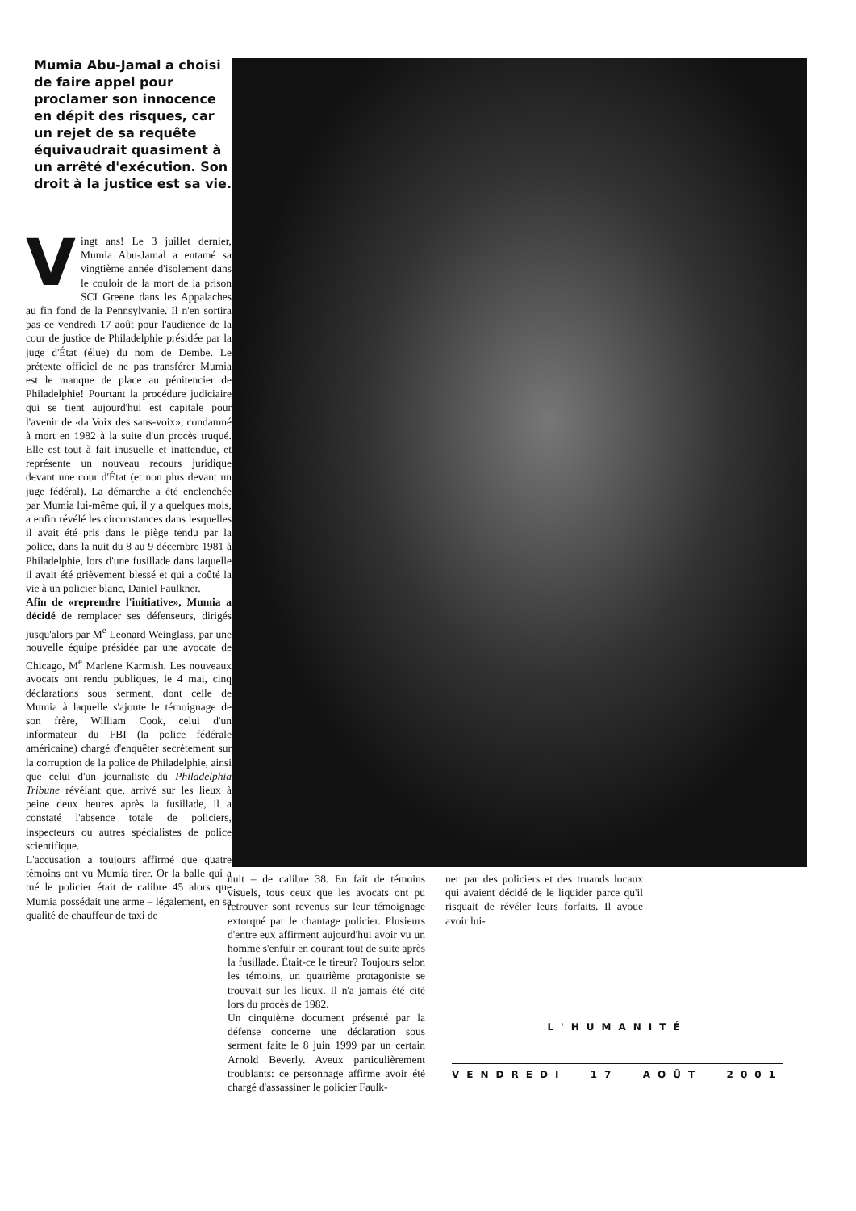Mumia Abu-Jamal a choisi de faire appel pour proclamer son innocence en dépit des risques, car un rejet de sa requête équivaudrait quasiment à un arrêté d'exécution. Son droit à la justice est sa vie.
Vingt ans! Le 3 juillet dernier, Mumia Abu-Jamal a entamé sa vingtième année d'isolement dans le couloir de la mort de la prison SCI Greene dans les Appalaches au fin fond de la Pennsylvanie. Il n'en sortira pas ce vendredi 17 août pour l'audience de la cour de justice de Philadelphie présidée par la juge d'État (élue) du nom de Dembe. Le prétexte officiel de ne pas transférer Mumia est le manque de place au pénitencier de Philadelphie! Pourtant la procédure judiciaire qui se tient aujourd'hui est capitale pour l'avenir de «la Voix des sans-voix», condamné à mort en 1982 à la suite d'un procès truqué. Elle est tout à fait inusuelle et inattendue, et représente un nouveau recours juridique devant une cour d'État (et non plus devant un juge fédéral). La démarche a été enclenchée par Mumia lui-même qui, il y a quelques mois, a enfin révélé les circonstances dans lesquelles il avait été pris dans le piège tendu par la police, dans la nuit du 8 au 9 décembre 1981 à Philadelphie, lors d'une fusillade dans laquelle il avait été grièvement blessé et qui a coûté la vie à un policier blanc, Daniel Faulkner.
Afin de «reprendre l'initiative», Mumia a décidé de remplacer ses défenseurs, dirigés jusqu'alors par M<sup>e</sup> Leonard Weinglass, par une nouvelle équipe présidée par une avocate de Chicago, M<sup>e</sup> Marlene Karmish. Les nouveaux avocats ont rendu publiques, le 4 mai, cinq déclarations sous serment, dont celle de Mumia à laquelle s'ajoute le témoignage de son frère, William Cook, celui d'un informateur du FBI (la police fédérale américaine) chargé d'enquêter secrètement sur la corruption de la police de Philadelphie, ainsi que celui d'un journaliste du Philadelphia Tribune révélant que, arrivé sur les lieux à peine deux heures après la fusillade, il a constaté l'absence totale de policiers, inspecteurs ou autres spécialistes de police scientifique.
L'accusation a toujours affirmé que quatre témoins ont vu Mumia tirer. Or la balle qui a tué le policier était de calibre 45 alors que Mumia possédait une arme – légalement, en sa qualité de chauffeur de taxi de
nuit – de calibre 38. En fait de témoins visuels, tous ceux que les avocats ont pu retrouver sont revenus sur leur témoignage extorqué par le chantage policier. Plusieurs d'entre eux affirment aujourd'hui avoir vu un homme s'enfuir en courant tout de suite après la fusillade. Était-ce le tireur? Toujours selon les témoins, un quatrième protagoniste se trouvait sur les lieux. Il n'a jamais été cité lors du procès de 1982.
Un cinquième document présenté par la défense concerne une déclaration sous serment faite le 8 juin 1999 par un certain Arnold Beverly. Aveux particulièrement troublants: ce personnage affirme avoir été chargé d'assassiner le policier Faulk-
ner par des policiers et des truands locaux qui avaient décidé de le liquider parce qu'il risquait de révéler leurs forfaits. Il avoue avoir lui-
L'HUMANITÉ
VENDREDI 17 AOÛT 2001